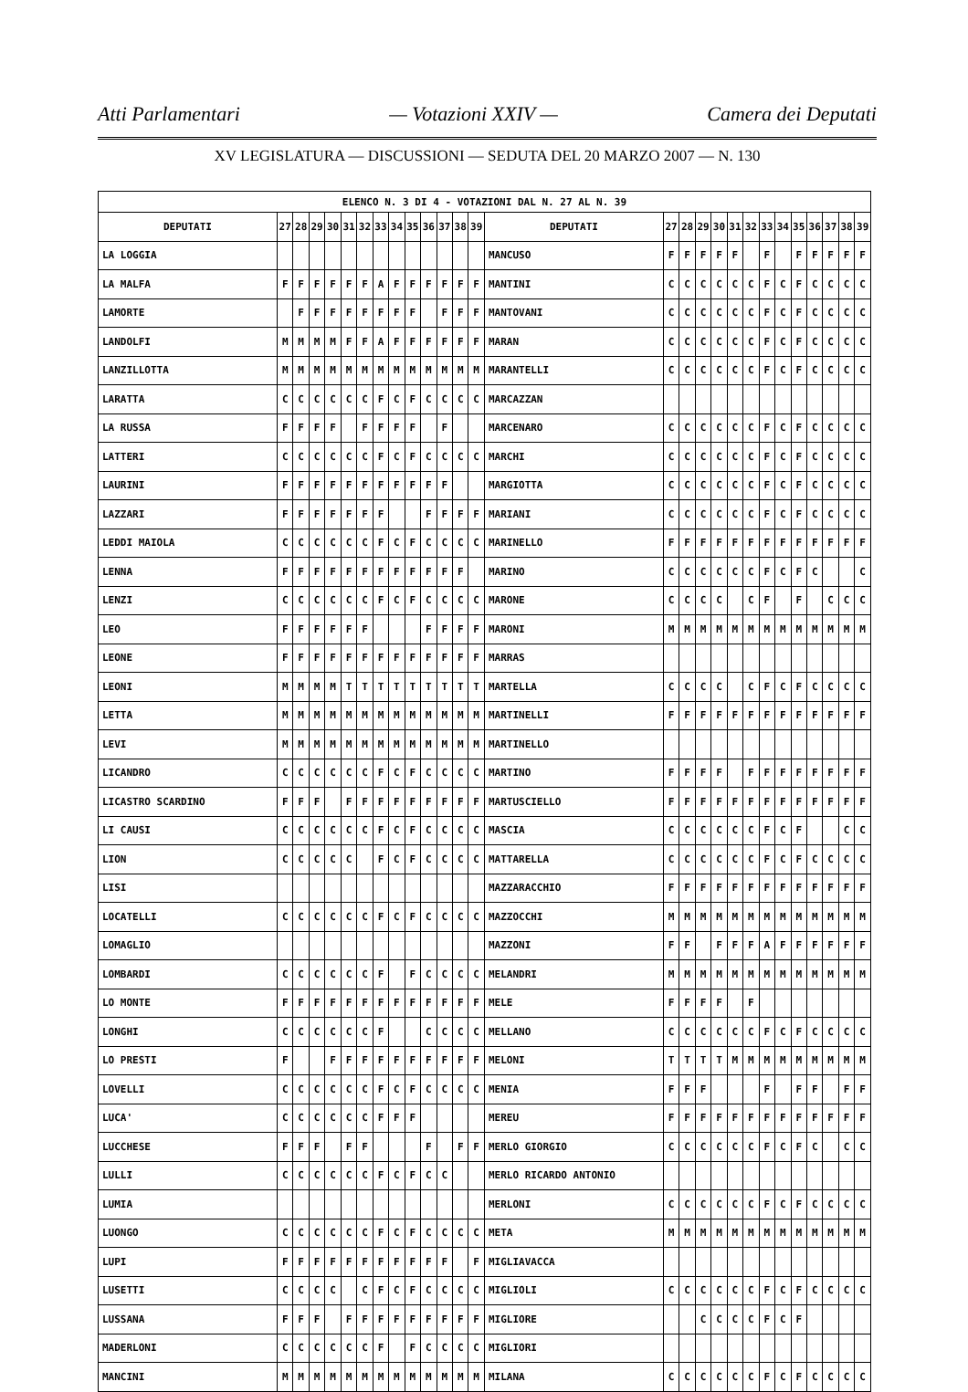Atti Parlamentari — Votazioni XXIV — Camera dei Deputati
XV LEGISLATURA — DISCUSSIONI — SEDUTA DEL 20 MARZO 2007 — N. 130
| ELENCO N. 3 DI 4 - VOTAZIONI DAL N. 27 AL N. 39 | | | | | | | | | | | | | | | | | | | | | | | | | | | |
| --- | --- | --- | --- | --- | --- | --- | --- | --- | --- | --- | --- | --- | --- | --- | --- | --- | --- | --- | --- | --- | --- | --- | --- | --- | --- | --- | --- |
| DEPUTATI | 27 | 28 | 29 | 30 | 31 | 32 | 33 | 34 | 35 | 36 | 37 | 38 | 39 | DEPUTATI | 27 | 28 | 29 | 30 | 31 | 32 | 33 | 34 | 35 | 36 | 37 | 38 | 39 |
| LA LOGGIA | | | | | | | | | | | | | | MANCUSO | F | F | F | F | F | | F | | F | F | F | F | F |
| LA MALFA | F | F | F | F | F | F | A | F | F | F | F | F | F | MANTINI | C | C | C | C | C | C | F | C | F | C | C | C | C |
| LAMORTE | | F | F | F | F | F | F | F | F | | F | F | F | MANTOVANI | C | C | C | C | C | C | F | C | F | C | C | C | C |
| LANDOLFI | M | M | M | M | F | F | A | F | F | F | F | F | F | MARAN | C | C | C | C | C | C | F | C | F | C | C | C | C |
| LANZILLOTTA | M | M | M | M | M | M | M | M | M | M | M | M | M | MARANTELLI | C | C | C | C | C | C | F | C | F | C | C | C | C |
| LARATTA | C | C | C | C | C | C | F | C | F | C | C | C | C | MARCAZZAN | | | | | | | | | | | | | |
| LA RUSSA | F | F | F | F | | F | F | F | F | | F | | | MARCENARO | C | C | C | C | C | C | F | C | F | C | C | C | C |
| LATTERI | C | C | C | C | C | C | F | C | F | C | C | C | C | MARCHI | C | C | C | C | C | C | F | C | F | C | C | C | C |
| LAURINI | F | F | F | F | F | F | F | F | F | F | F | | | MARGIOTTA | C | C | C | C | C | C | F | C | F | C | C | C | C |
| LAZZARI | F | F | F | F | F | F | F | | | F | F | F | F | MARIANI | C | C | C | C | C | C | F | C | F | C | C | C | C |
| LEDDI MAIOLA | C | C | C | C | C | C | F | C | F | C | C | C | C | MARINELLO | F | F | F | F | F | F | F | F | F | F | F | F | F |
| LENNA | F | F | F | F | F | F | F | F | F | F | F | F | | MARINO | C | C | C | C | C | C | F | C | F | C | | | C |
| LENZI | C | C | C | C | C | C | F | C | F | C | C | C | C | MARONE | C | C | C | C | | C | F | | F | | C | C | C |
| LEO | F | F | F | F | F | F | | | | F | F | F | F | MARONI | M | M | M | M | M | M | M | M | M | M | M | M | M |
| LEONE | F | F | F | F | F | F | F | F | F | F | F | F | F | MARRAS | | | | | | | | | | | | | |
| LEONI | M | M | M | M | T | T | T | T | T | T | T | T | T | MARTELLA | C | C | C | C | | C | F | C | F | C | C | C | C |
| LETTA | M | M | M | M | M | M | M | M | M | M | M | M | M | MARTINELLI | F | F | F | F | F | F | F | F | F | F | F | F | F |
| LEVI | M | M | M | M | M | M | M | M | M | M | M | M | M | MARTINELLO | | | | | | | | | | | | | |
| LICANDRO | C | C | C | C | C | C | F | C | F | C | C | C | C | MARTINO | F | F | F | F | | F | F | F | F | F | F | F | F |
| LICASTRO SCARDINO | F | F | F | | F | F | F | F | F | F | F | F | F | MARTUSCIELLO | F | F | F | F | F | F | F | F | F | F | F | F | F |
| LI CAUSI | C | C | C | C | C | C | F | C | F | C | C | C | C | MASCIA | C | C | C | C | C | C | F | C | F | | | C | C |
| LION | C | C | C | C | C | | F | C | F | C | C | C | C | MATTARELLA | C | C | C | C | C | C | F | C | F | C | C | C | C |
| LISI | | | | | | | | | | | | | | MAZZARACCHIO | F | F | F | F | F | F | F | F | F | F | F | F | F |
| LOCATELLI | C | C | C | C | C | C | F | C | F | C | C | C | C | MAZZOCCHI | M | M | M | M | M | M | M | M | M | M | M | M | M |
| LOMAGLIO | | | | | | | | | | | | | | MAZZONI | F | F | | F | F | F | A | F | F | F | F | F | F |
| LOMBARDI | C | C | C | C | C | C | F | | F | C | C | C | C | MELANDRI | M | M | M | M | M | M | M | M | M | M | M | M | M |
| LO MONTE | F | F | F | F | F | F | F | F | F | F | F | F | F | MELE | F | F | F | F | | F | | | | | | | |
| LONGHI | C | C | C | C | C | C | F | | | C | C | C | C | MELLANO | C | C | C | C | C | C | F | C | F | C | C | C | C |
| LO PRESTI | F | | | F | F | F | F | F | F | F | F | F | F | MELONI | T | T | T | T | M | M | M | M | M | M | M | M | M |
| LOVELLI | C | C | C | C | C | C | F | C | F | C | C | C | C | MENIA | F | F | F | | | | F | | F | F | | F | F |
| LUCA' | C | C | C | C | C | C | F | F | F | | | | | MEREU | F | F | F | F | F | F | F | F | F | F | F | F | F |
| LUCCHESE | F | F | F | | F | F | | | | F | | F | F | MERLO GIORGIO | C | C | C | C | C | C | F | C | F | C | | C | C |
| LULLI | C | C | C | C | C | C | F | C | F | C | C | | | MERLO RICARDO ANTONIO | | | | | | | | | | | | | |
| LUMIA | | | | | | | | | | | | | | MERLONI | C | C | C | C | C | C | F | C | F | C | C | C | C |
| LUONGO | C | C | C | C | C | C | F | C | F | C | C | C | C | META | M | M | M | M | M | M | M | M | M | M | M | M | M |
| LUPI | F | F | F | F | F | F | F | F | F | F | F | | F | MIGLIAVACCA | | | | | | | | | | | | | |
| LUSETTI | C | C | C | C | | C | F | C | F | C | C | C | C | MIGLIOLI | C | C | C | C | C | C | F | C | F | C | C | C | C |
| LUSSANA | F | F | F | | F | F | F | F | F | F | F | F | F | MIGLIORE | | | C | C | C | C | F | C | F | | | | |
| MADERLONI | C | C | C | C | C | C | F | | F | C | C | C | C | MIGLIORI | | | | | | | | | | | | | |
| MANCINI | M | M | M | M | M | M | M | M | M | M | M | M | M | MILANA | C | C | C | C | C | C | F | C | F | C | C | C | C |